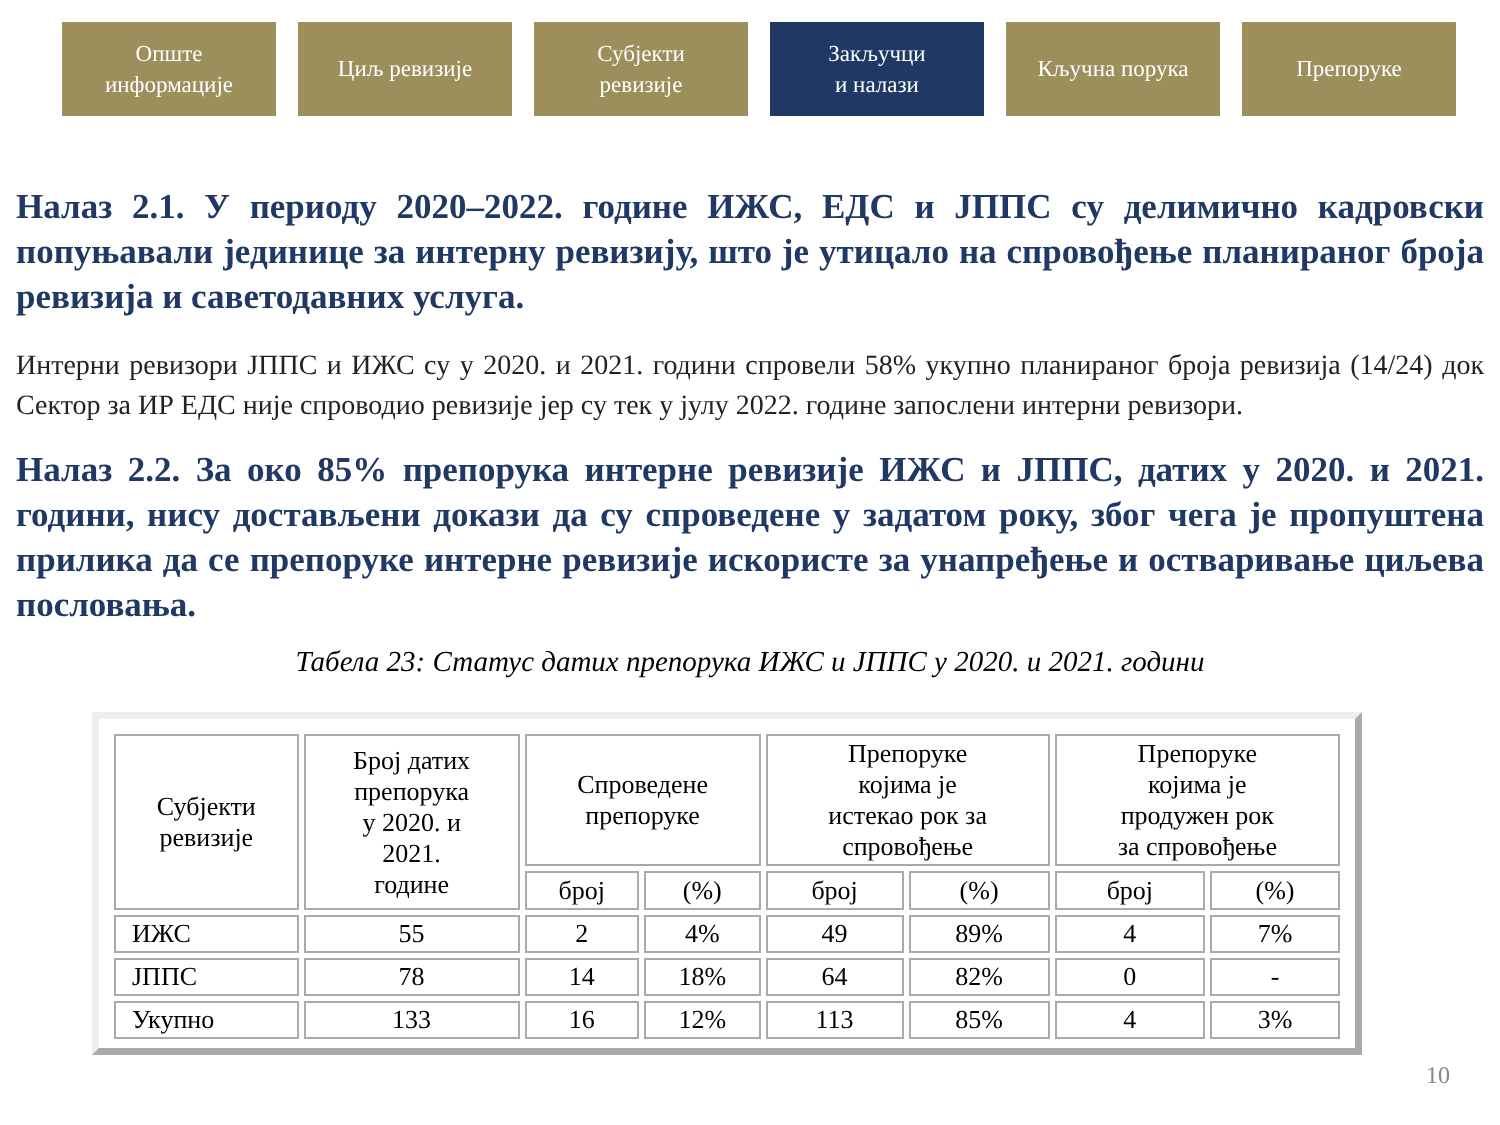Опште
информације
Циљ ревизије Субјекти
ревизије
Закључци
и налази
Кључна порука Препоруке
Налаз 2.1. У периоду 2020–2022. године ИЖС, ЕДС и ЈППС су делимично кадровски попуњавали јединице за интерну ревизију, што је утицало на спровођење планираног броја ревизија и саветодавних услуга.
Интерни ревизори ЈППС и ИЖС су у 2020. и 2021. години спровели 58% укупно планираног броја ревизија (14/24) док Сектор за ИР ЕДС није спроводио ревизије јер су тек у јулу 2022. године запослени интерни ревизори.
Налаз 2.2. За око 85% препорука интерне ревизије ИЖС и ЈППС, датих у 2020. и 2021. години, нису достављени докази да су спроведене у задатом року, због чега је пропуштена прилика да се препоруке интерне ревизије искористе за унапређење и остваривање циљева пословања.
Табела 23: Статус датих препорука ИЖС и ЈППС у 2020. и 2021. години
| Субјекти ревизије | Број датих препорука у 2020. и 2021. године | Спроведене препоруке | | Препоруке којима је истекао рок за спровођење | | Препоруке којима је продужен рок за спровођење | |
| --- | --- | --- | --- | --- | --- | --- | --- |
| | | број | (%) | број | (%) | број | (%) |
| ИЖС | 55 | 2 | 4% | 49 | 89% | 4 | 7% |
| ЈППС | 78 | 14 | 18% | 64 | 82% | 0 | - |
| Укупно | 133 | 16 | 12% | 113 | 85% | 4 | 3% |
10